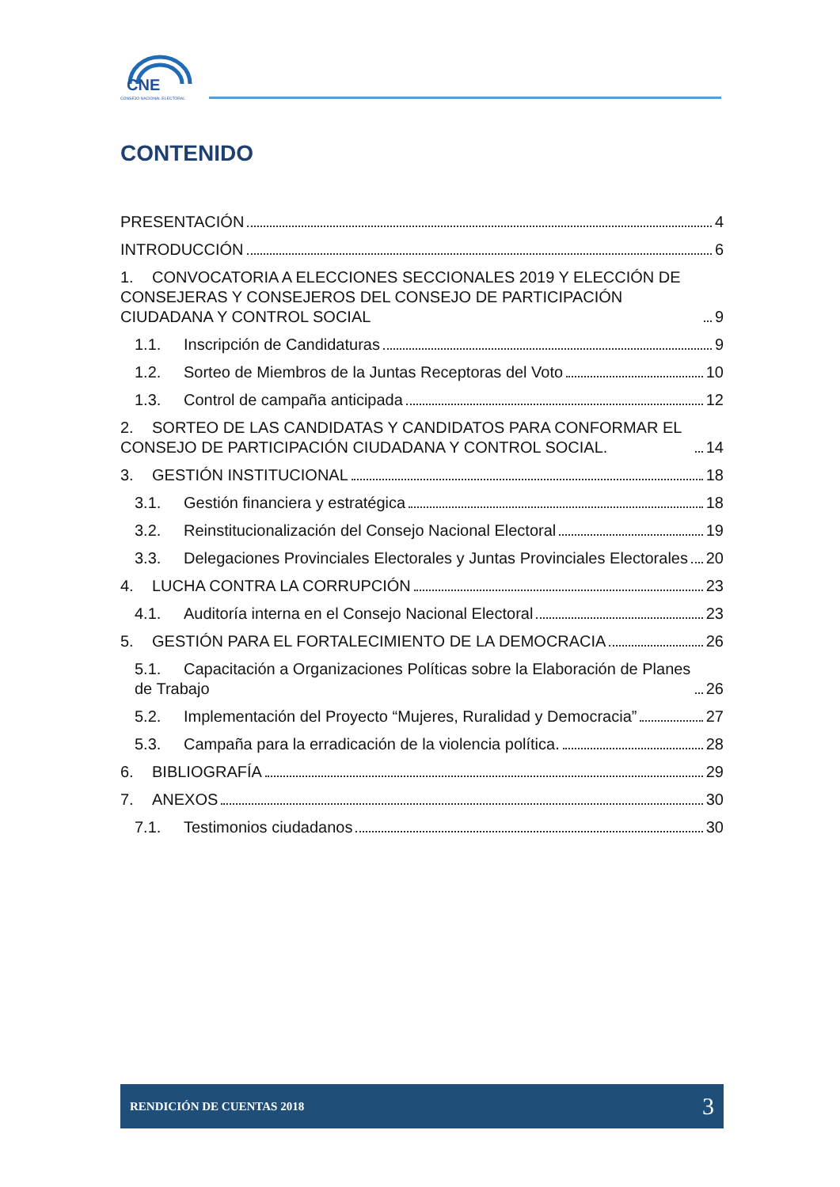CNE
CONSEJO NACIONAL ELECTORAL
CONTENIDO
PRESENTACIÓN 4
INTRODUCCIÓN 6
1. CONVOCATORIA A ELECCIONES SECCIONALES 2019 Y ELECCIÓN DE CONSEJERAS Y CONSEJEROS DEL CONSEJO DE PARTICIPACIÓN CIUDADANA Y CONTROL SOCIAL 9
1.1. Inscripción de Candidaturas 9
1.2. Sorteo de Miembros de la Juntas Receptoras del Voto 10
1.3. Control de campaña anticipada 12
2. SORTEO DE LAS CANDIDATAS Y CANDIDATOS PARA CONFORMAR EL CONSEJO DE PARTICIPACIÓN CIUDADANA Y CONTROL SOCIAL. 14
3. GESTIÓN INSTITUCIONAL 18
3.1. Gestión financiera y estratégica 18
3.2. Reinstitucionalización del Consejo Nacional Electoral 19
3.3. Delegaciones Provinciales Electorales y Juntas Provinciales Electorales 20
4. LUCHA CONTRA LA CORRUPCIÓN 23
4.1. Auditoría interna en el Consejo Nacional Electoral 23
5. GESTIÓN PARA EL FORTALECIMIENTO DE LA DEMOCRACIA 26
5.1. Capacitación a Organizaciones Políticas sobre la Elaboración de Planes de Trabajo 26
5.2. Implementación del Proyecto “Mujeres, Ruralidad y Democracia” 27
5.3. Campaña para la erradicación de la violencia política. 28
6. BIBLIOGRAFÍA 29
7. ANEXOS 30
7.1. Testimonios ciudadanos 30
RENDICIÓN DE CUENTAS 2018 3